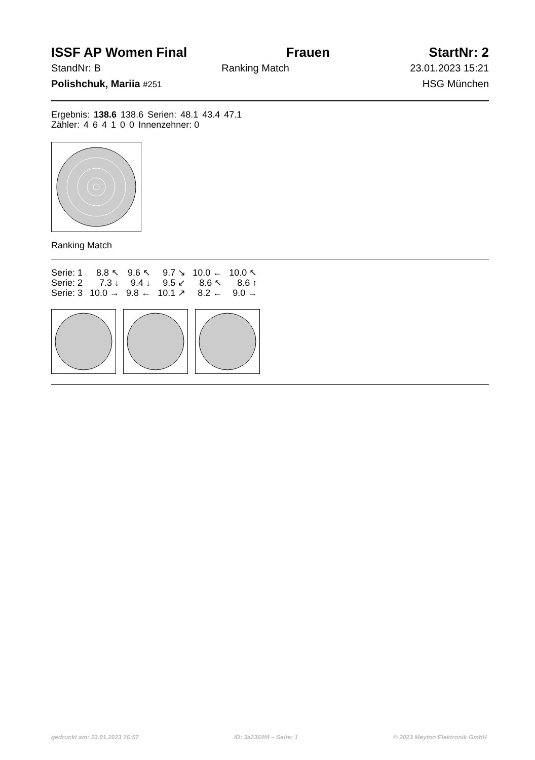ISSF AP Women Final Frauen StartNr: 2
StandNr: B Ranking Match 23.01.2023 15:21
Polishchuk, Mariia #251 HSG München
| Ergebnis: | 138.6 | 138.6 | Serien: | 48.1 | 43.4 | 47.1 |
| Zähler: | 4 | 6 | 4 | 1 | 0 | 0 | Innenzehner: 0 |
Ranking Match
| Serie: 1 | 8.8 ↖ | 9.6 ↖ | 9.7 ↘ | 10.0 ← | 10.0 ↖ |
| Serie: 2 | 7.3 ↓ | 9.4 ↓ | 9.5 ↙ | 8.6 ↖ | 8.6 ↑ |
| Serie: 3 | 10.0 → | 9.8 ← | 10.1 ↗ | 8.2 ← | 9.0 → |
gedruckt am: 23.01.2023 16:57 ID: 3a2364f4 – Seite: 1 © 2023 Meyton Elektronik GmbH